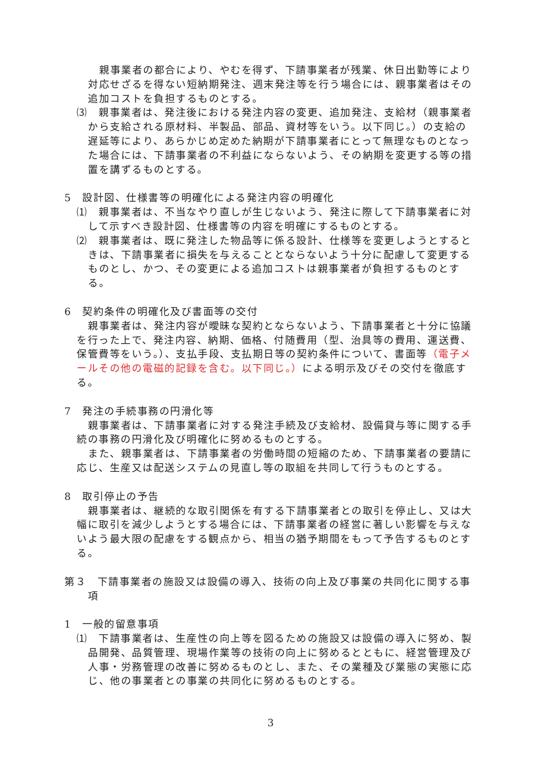親事業者の都合により、やむを得ず、下請事業者が残業、休日出勤等により対応せざるを得ない短納期発注、週末発注等を行う場合には、親事業者はその追加コストを負担するものとする。
⑶　親事業者は、発注後における発注内容の変更、追加発注、支給材（親事業者から支給される原材料、半製品、部品、資材等をいう。以下同じ。）の支給の遅延等により、あらかじめ定めた納期が下請事業者にとって無理なものとなった場合には、下請事業者の不利益にならないよう、その納期を変更する等の措置を講ずるものとする。
5　設計図、仕様書等の明確化による発注内容の明確化
⑴　親事業者は、不当なやり直しが生じないよう、発注に際して下請事業者に対して示すべき設計図、仕様書等の内容を明確にするものとする。
⑵　親事業者は、既に発注した物品等に係る設計、仕様等を変更しようとするときは、下請事業者に損失を与えることとならないよう十分に配慮して変更するものとし、かつ、その変更による追加コストは親事業者が負担するものとする。
6　契約条件の明確化及び書面等の交付
親事業者は、発注内容が曖昧な契約とならないよう、下請事業者と十分に協議を行った上で、発注内容、納期、価格、付随費用（型、治具等の費用、運送費、保管費等をいう。）、支払手段、支払期日等の契約条件について、書面等（電子メールその他の電磁的記録を含む。以下同じ。）による明示及びその交付を徹底する。
7　発注の手続事務の円滑化等
親事業者は、下請事業者に対する発注手続及び支給材、設備貸与等に関する手続の事務の円滑化及び明確化に努めるものとする。
また、親事業者は、下請事業者の労働時間の短縮のため、下請事業者の要請に応じ、生産又は配送システムの見直し等の取組を共同して行うものとする。
8　取引停止の予告
親事業者は、継続的な取引関係を有する下請事業者との取引を停止し、又は大幅に取引を減少しようとする場合には、下請事業者の経営に著しい影響を与えないよう最大限の配慮をする観点から、相当の猶予期間をもって予告するものとする。
第３　下請事業者の施設又は設備の導入、技術の向上及び事業の共同化に関する事項
1　一般的留意事項
⑴　下請事業者は、生産性の向上等を図るための施設又は設備の導入に努め、製品開発、品質管理、現場作業等の技術の向上に努めるとともに、経営管理及び人事・労務管理の改善に努めるものとし、また、その業種及び業態の実態に応じ、他の事業者との事業の共同化に努めるものとする。
3